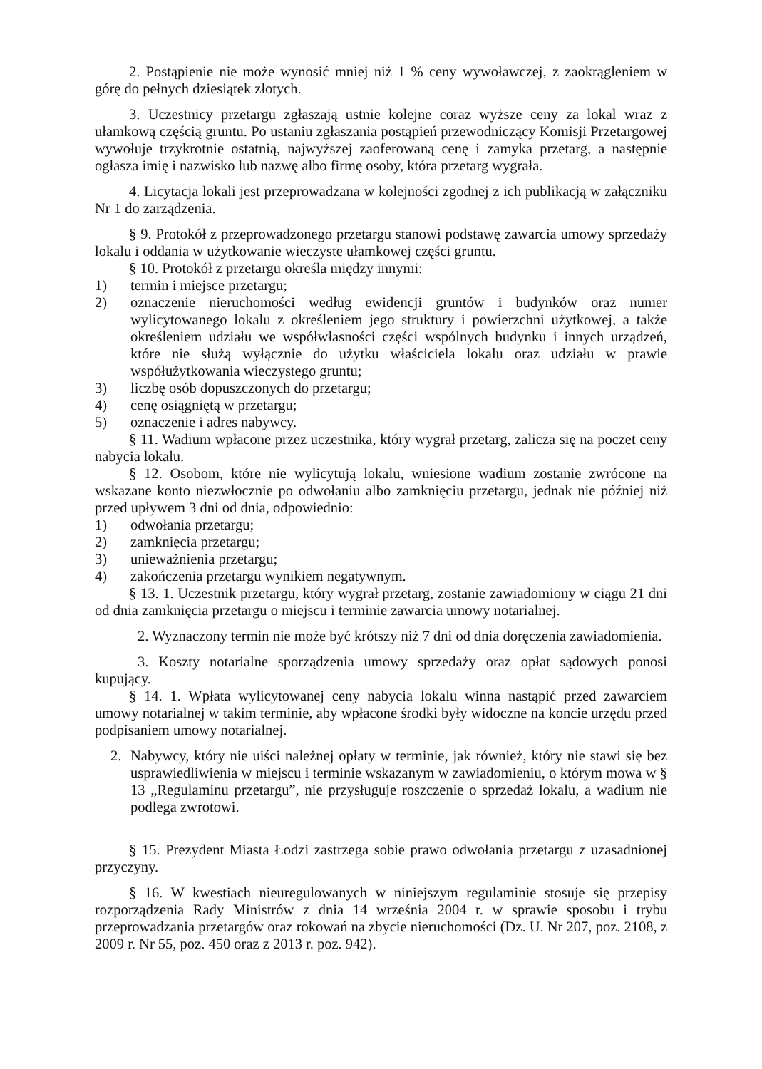2. Postąpienie nie może wynosić mniej niż 1 % ceny wywoławczej, z zaokrągleniem w górę do pełnych dziesiątek złotych.
3. Uczestnicy przetargu zgłaszają ustnie kolejne coraz wyższe ceny za lokal wraz z ułamkową częścią gruntu. Po ustaniu zgłaszania postąpień przewodniczący Komisji Przetargowej wywołuje trzykrotnie ostatnią, najwyższej zaoferowaną cenę i zamyka przetarg, a następnie ogłasza imię i nazwisko lub nazwę albo firmę osoby, która przetarg wygrała.
4. Licytacja lokali jest przeprowadzana w kolejności zgodnej z ich publikacją w załączniku Nr 1 do zarządzenia.
§ 9. Protokół z przeprowadzonego przetargu stanowi podstawę zawarcia umowy sprzedaży lokalu i oddania w użytkowanie wieczyste ułamkowej części gruntu.
§ 10. Protokół z przetargu określa między innymi:
1) termin i miejsce przetargu;
2) oznaczenie nieruchomości według ewidencji gruntów i budynków oraz numer wylicytowanego lokalu z określeniem jego struktury i powierzchni użytkowej, a także określeniem udziału we współwłasności części wspólnych budynku i innych urządzeń, które nie służą wyłącznie do użytku właściciela lokalu oraz udziału w prawie współużytkowania wieczystego gruntu;
3) liczbę osób dopuszczonych do przetargu;
4) cenę osiągniętą w przetargu;
5) oznaczenie i adres nabywcy.
§ 11. Wadium wpłacone przez uczestnika, który wygrał przetarg, zalicza się na poczet ceny nabycia lokalu.
§ 12. Osobom, które nie wylicytują lokalu, wniesione wadium zostanie zwrócone na wskazane konto niezwłocznie po odwołaniu albo zamknięciu przetargu, jednak nie później niż przed upływem 3 dni od dnia, odpowiednio:
1) odwołania przetargu;
2) zamknięcia przetargu;
3) unieważnienia przetargu;
4) zakończenia przetargu wynikiem negatywnym.
§ 13. 1. Uczestnik przetargu, który wygrał przetarg, zostanie zawiadomiony w ciągu 21 dni od dnia zamknięcia przetargu o miejscu i terminie zawarcia umowy notarialnej.
2. Wyznaczony termin nie może być krótszy niż 7 dni od dnia doręczenia zawiadomienia.
3. Koszty notarialne sporządzenia umowy sprzedaży oraz opłat sądowych ponosi kupujący.
§ 14. 1. Wpłata wylicytowanej ceny nabycia lokalu winna nastąpić przed zawarciem umowy notarialnej w takim terminie, aby wpłacone środki były widoczne na koncie urzędu przed podpisaniem umowy notarialnej.
2. Nabywcy, który nie uiści należnej opłaty w terminie, jak również, który nie stawi się bez usprawiedliwienia w miejscu i terminie wskazanym w zawiadomieniu, o którym mowa w § 13 „Regulaminu przetargu”, nie przysługuje roszczenie o sprzedaż lokalu, a wadium nie podlega zwrotowi.
§ 15. Prezydent Miasta Łodzi zastrzega sobie prawo odwołania przetargu z uzasadnionej przyczyny.
§ 16. W kwestiach nieuregulowanych w niniejszym regulaminie stosuje się przepisy rozporządzenia Rady Ministrów z dnia 14 września 2004 r. w sprawie sposobu i trybu przeprowadzania przetargów oraz rokowań na zbycie nieruchomości (Dz. U. Nr 207, poz. 2108, z 2009 r. Nr 55, poz. 450 oraz z 2013 r. poz. 942).